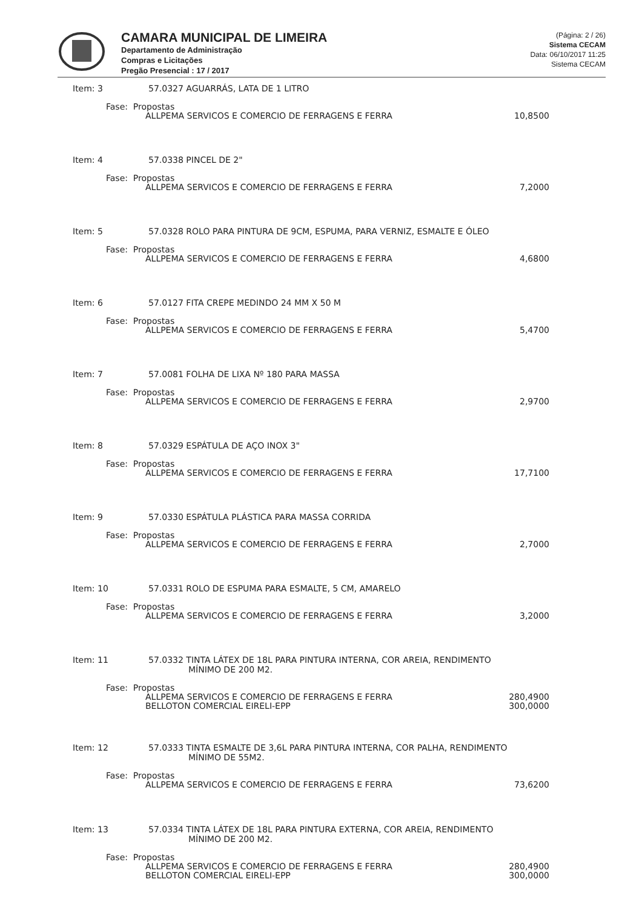CAMARA MUNICIPAL DE LIMEIRA
Departamento de Administração
Compras e Licitações
Pregão Presencial : 17 / 2017
(Página: 2 / 26)
Sistema CECAM
Data: 06/10/2017 11:25
Sistema CECAM
Item: 3 57.0327 AGUARRÁS, LATA DE 1 LITRO
Fase: Propostas
| ALLPEMA SERVICOS E COMERCIO DE FERRAGENS E FERRA | 10,8500 |
Item: 4 57.0338 PINCEL DE 2"
Fase: Propostas
| ALLPEMA SERVICOS E COMERCIO DE FERRAGENS E FERRA | 7,2000 |
Item: 5 57.0328 ROLO PARA PINTURA DE 9CM, ESPUMA, PARA VERNIZ, ESMALTE E ÓLEO
Fase: Propostas
| ALLPEMA SERVICOS E COMERCIO DE FERRAGENS E FERRA | 4,6800 |
Item: 6 57.0127 FITA CREPE MEDINDO 24 MM X 50 M
Fase: Propostas
| ALLPEMA SERVICOS E COMERCIO DE FERRAGENS E FERRA | 5,4700 |
Item: 7 57.0081 FOLHA DE LIXA Nº 180 PARA MASSA
Fase: Propostas
| ALLPEMA SERVICOS E COMERCIO DE FERRAGENS E FERRA | 2,9700 |
Item: 8 57.0329 ESPÁTULA DE AÇO INOX 3"
Fase: Propostas
| ALLPEMA SERVICOS E COMERCIO DE FERRAGENS E FERRA | 17,7100 |
Item: 9 57.0330 ESPÁTULA PLÁSTICA PARA MASSA CORRIDA
Fase: Propostas
| ALLPEMA SERVICOS E COMERCIO DE FERRAGENS E FERRA | 2,7000 |
Item: 10 57.0331 ROLO DE ESPUMA PARA ESMALTE, 5 CM, AMARELO
Fase: Propostas
| ALLPEMA SERVICOS E COMERCIO DE FERRAGENS E FERRA | 3,2000 |
Item: 11 57.0332 TINTA LÁTEX DE 18L PARA PINTURA INTERNA, COR AREIA, RENDIMENTO
MÍNIMO DE 200 M2.
Fase: Propostas
| ALLPEMA SERVICOS E COMERCIO DE FERRAGENS E FERRA | 280,4900 |
| BELLOTON COMERCIAL EIRELI-EPP | 300,0000 |
Item: 12 57.0333 TINTA ESMALTE DE 3,6L PARA PINTURA INTERNA, COR PALHA, RENDIMENTO
MÍNIMO DE 55M2.
Fase: Propostas
| ALLPEMA SERVICOS E COMERCIO DE FERRAGENS E FERRA | 73,6200 |
Item: 13 57.0334 TINTA LÁTEX DE 18L PARA PINTURA EXTERNA, COR AREIA, RENDIMENTO
MÍNIMO DE 200 M2.
Fase: Propostas
| ALLPEMA SERVICOS E COMERCIO DE FERRAGENS E FERRA | 280,4900 |
| BELLOTON COMERCIAL EIRELI-EPP | 300,0000 |